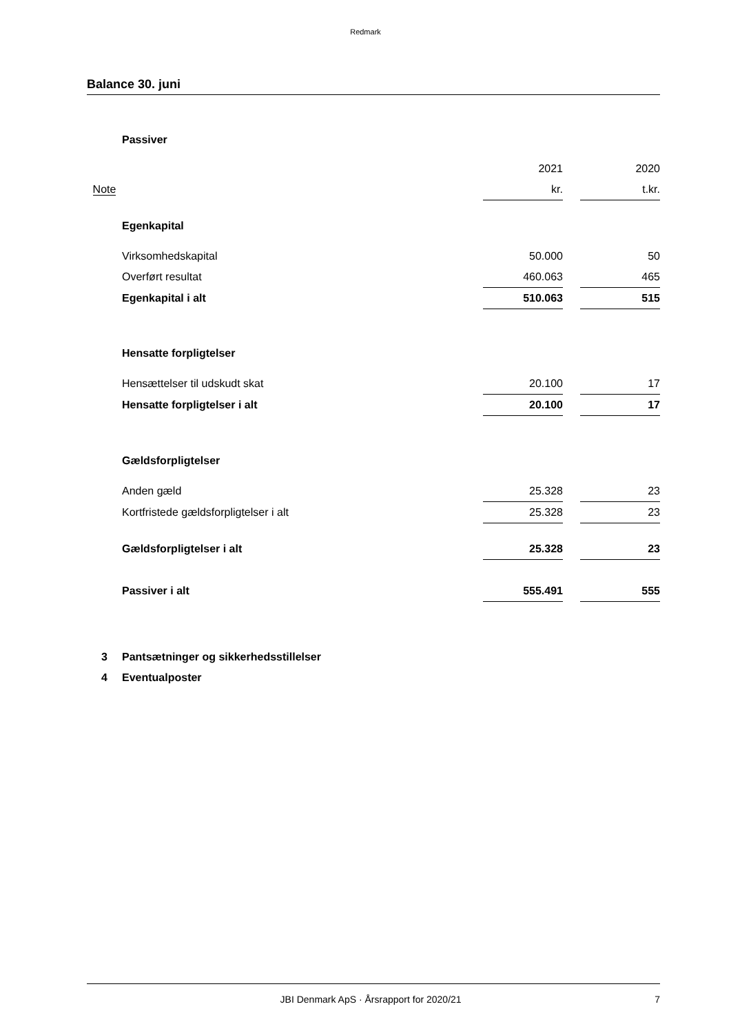Redmark
Balance 30. juni
| | Passiver | | | |
| | | 2021 | | 2020 |
| Note | | kr. | | t.kr. |
| | Egenkapital | | | |
| | Virksomhedskapital | 50.000 | | 50 |
| | Overført resultat | 460.063 | | 465 |
| | Egenkapital i alt | 510.063 | | 515 |
| | Hensatte forpligtelser | | | |
| | Hensættelser til udskudt skat | 20.100 | | 17 |
| | Hensatte forpligtelser i alt | 20.100 | | 17 |
| | Gældsforpligtelser | | | |
| | Anden gæld | 25.328 | | 23 |
| | Kortfristede gældsforpligtelser i alt | 25.328 | | 23 |
| | Gældsforpligtelser i alt | 25.328 | | 23 |
| | Passiver i alt | 555.491 | | 555 |
| 3 | Pantsætninger og sikkerhedsstillelser | | | |
| 4 | Eventualposter | | | |
JBI Denmark ApS · Årsrapport for 2020/21 7